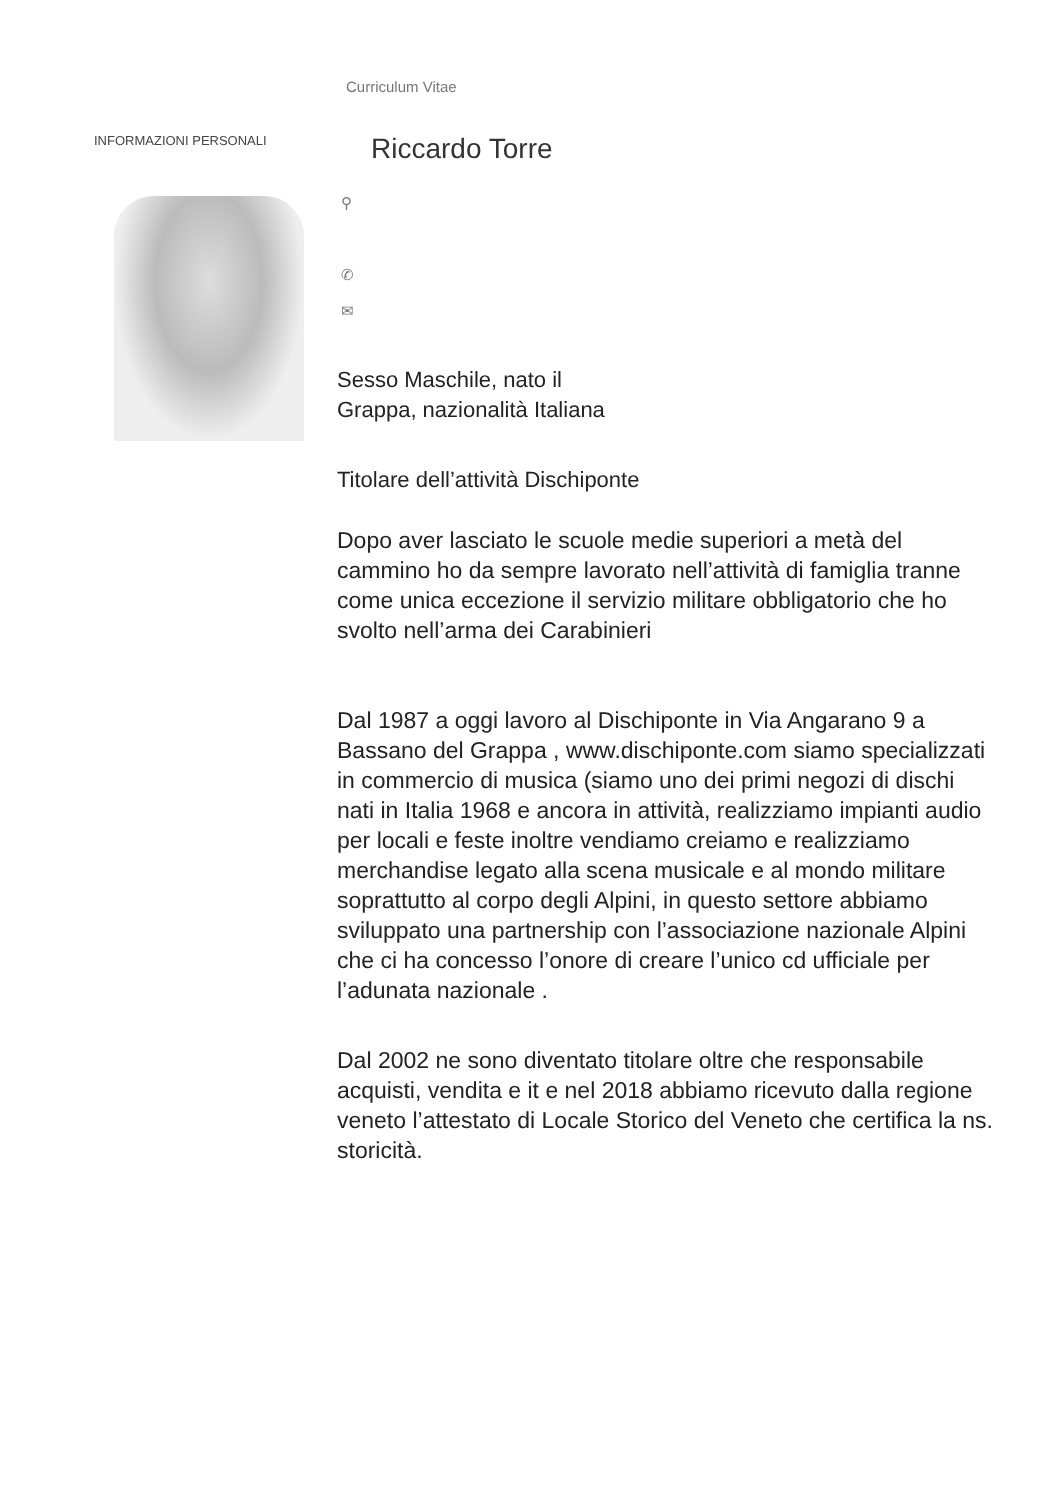Curriculum Vitae
INFORMAZIONI PERSONALI
Riccardo Torre
⚲
✆
✉
Sesso Maschile, nato il
Grappa, nazionalità Italiana
Titolare dell’attività Dischiponte
Dopo aver lasciato le scuole medie superiori a metà del cammino ho da sempre lavorato nell’attività di famiglia tranne come unica eccezione il servizio militare obbligatorio che ho svolto nell’arma dei Carabinieri
Dal 1987 a oggi lavoro al Dischiponte in Via Angarano 9 a Bassano del Grappa , www.dischiponte.com siamo specializzati in commercio di musica (siamo uno dei primi negozi di dischi nati in Italia 1968 e ancora in attività, realizziamo impianti audio per locali e feste inoltre vendiamo creiamo e realizziamo merchandise legato alla scena musicale e al mondo militare soprattutto al corpo degli Alpini, in questo settore abbiamo sviluppato una partnership con l’associazione nazionale Alpini che ci ha concesso l’onore di creare l’unico cd ufficiale per l’adunata nazionale .
Dal 2002 ne sono diventato titolare oltre che responsabile acquisti, vendita e it e nel 2018 abbiamo ricevuto dalla regione veneto l’attestato di Locale Storico del Veneto che certifica la ns. storicità.